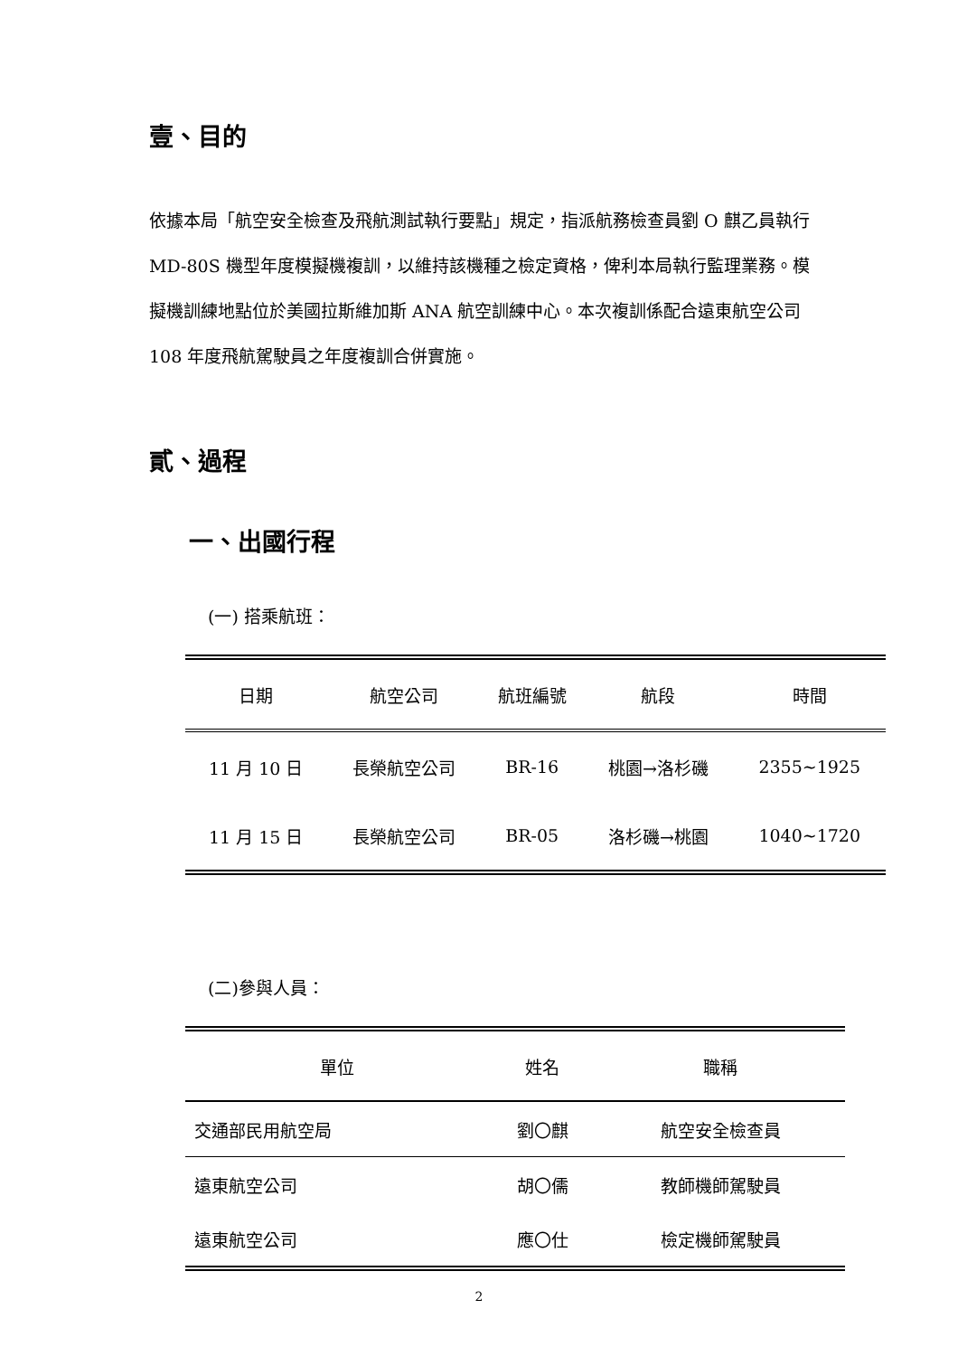壹、目的
依據本局「航空安全檢查及飛航測試執行要點」規定，指派航務檢查員劉 O 麒乙員執行 MD-80S 機型年度模擬機複訓，以維持該機種之檢定資格，俾利本局執行監理業務。模擬機訓練地點位於美國拉斯維加斯 ANA 航空訓練中心。本次複訓係配合遠東航空公司 108 年度飛航駕駛員之年度複訓合併實施。
貳、過程
一、出國行程
(一) 搭乘航班：
| 日期 | 航空公司 | 航班編號 | 航段 | 時間 |
| --- | --- | --- | --- | --- |
| 11 月 10 日 | 長榮航空公司 | BR-16 | 桃園→洛杉磯 | 2355~1925 |
| 11 月 15 日 | 長榮航空公司 | BR-05 | 洛杉磯→桃園 | 1040~1720 |
(二)參與人員：
| 單位 | 姓名 | 職稱 |
| --- | --- | --- |
| 交通部民用航空局 | 劉〇麒 | 航空安全檢查員 |
| 遠東航空公司 | 胡〇儒 | 教師機師駕駛員 |
| 遠東航空公司 | 應〇仕 | 檢定機師駕駛員 |
2